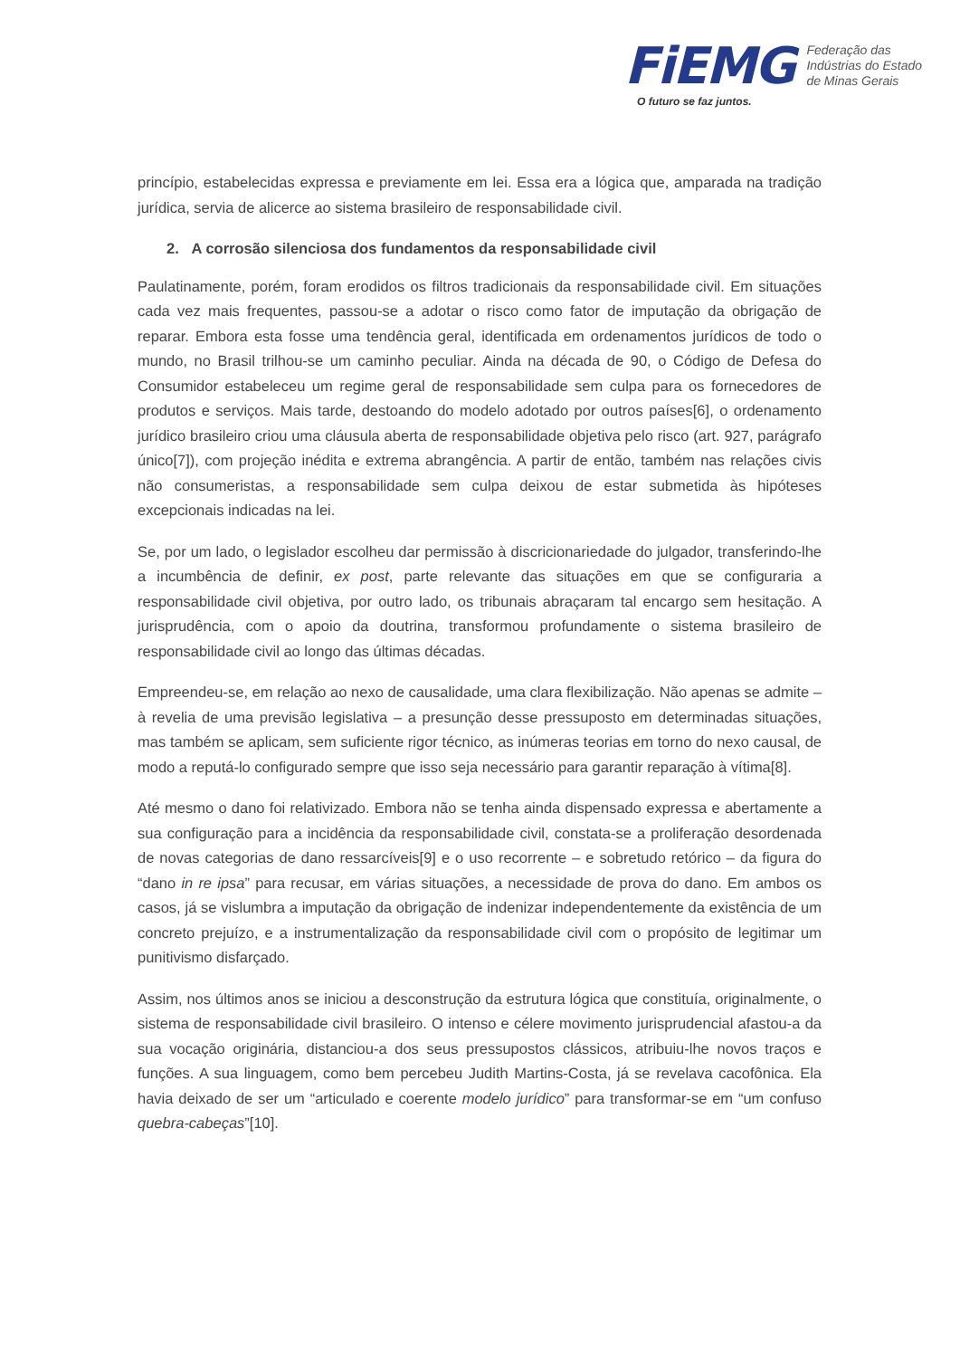FiEMG Federação das
Indústrias do Estado
de Minas Gerais
O futuro se faz juntos.
princípio, estabelecidas expressa e previamente em lei. Essa era a lógica que, amparada na tradição jurídica, servia de alicerce ao sistema brasileiro de responsabilidade civil.
2. A corrosão silenciosa dos fundamentos da responsabilidade civil
Paulatinamente, porém, foram erodidos os filtros tradicionais da responsabilidade civil. Em situações cada vez mais frequentes, passou-se a adotar o risco como fator de imputação da obrigação de reparar. Embora esta fosse uma tendência geral, identificada em ordenamentos jurídicos de todo o mundo, no Brasil trilhou-se um caminho peculiar. Ainda na década de 90, o Código de Defesa do Consumidor estabeleceu um regime geral de responsabilidade sem culpa para os fornecedores de produtos e serviços. Mais tarde, destoando do modelo adotado por outros países[6], o ordenamento jurídico brasileiro criou uma cláusula aberta de responsabilidade objetiva pelo risco (art. 927, parágrafo único[7]), com projeção inédita e extrema abrangência. A partir de então, também nas relações civis não consumeristas, a responsabilidade sem culpa deixou de estar submetida às hipóteses excepcionais indicadas na lei.
Se, por um lado, o legislador escolheu dar permissão à discricionariedade do julgador, transferindo-lhe a incumbência de definir, ex post, parte relevante das situações em que se configuraria a responsabilidade civil objetiva, por outro lado, os tribunais abraçaram tal encargo sem hesitação. A jurisprudência, com o apoio da doutrina, transformou profundamente o sistema brasileiro de responsabilidade civil ao longo das últimas décadas.
Empreendeu-se, em relação ao nexo de causalidade, uma clara flexibilização. Não apenas se admite – à revelia de uma previsão legislativa – a presunção desse pressuposto em determinadas situações, mas também se aplicam, sem suficiente rigor técnico, as inúmeras teorias em torno do nexo causal, de modo a reputá-lo configurado sempre que isso seja necessário para garantir reparação à vítima[8].
Até mesmo o dano foi relativizado. Embora não se tenha ainda dispensado expressa e abertamente a sua configuração para a incidência da responsabilidade civil, constata-se a proliferação desordenada de novas categorias de dano ressarcíveis[9] e o uso recorrente – e sobretudo retórico – da figura do “dano in re ipsa” para recusar, em várias situações, a necessidade de prova do dano. Em ambos os casos, já se vislumbra a imputação da obrigação de indenizar independentemente da existência de um concreto prejuízo, e a instrumentalização da responsabilidade civil com o propósito de legitimar um punitivismo disfarçado.
Assim, nos últimos anos se iniciou a desconstrução da estrutura lógica que constituía, originalmente, o sistema de responsabilidade civil brasileiro. O intenso e célere movimento jurisprudencial afastou-a da sua vocação originária, distanciou-a dos seus pressupostos clássicos, atribuiu-lhe novos traços e funções. A sua linguagem, como bem percebeu Judith Martins-Costa, já se revelava cacofônica. Ela havia deixado de ser um “articulado e coerente modelo jurídico” para transformar-se em “um confuso quebra-cabeças”[10].